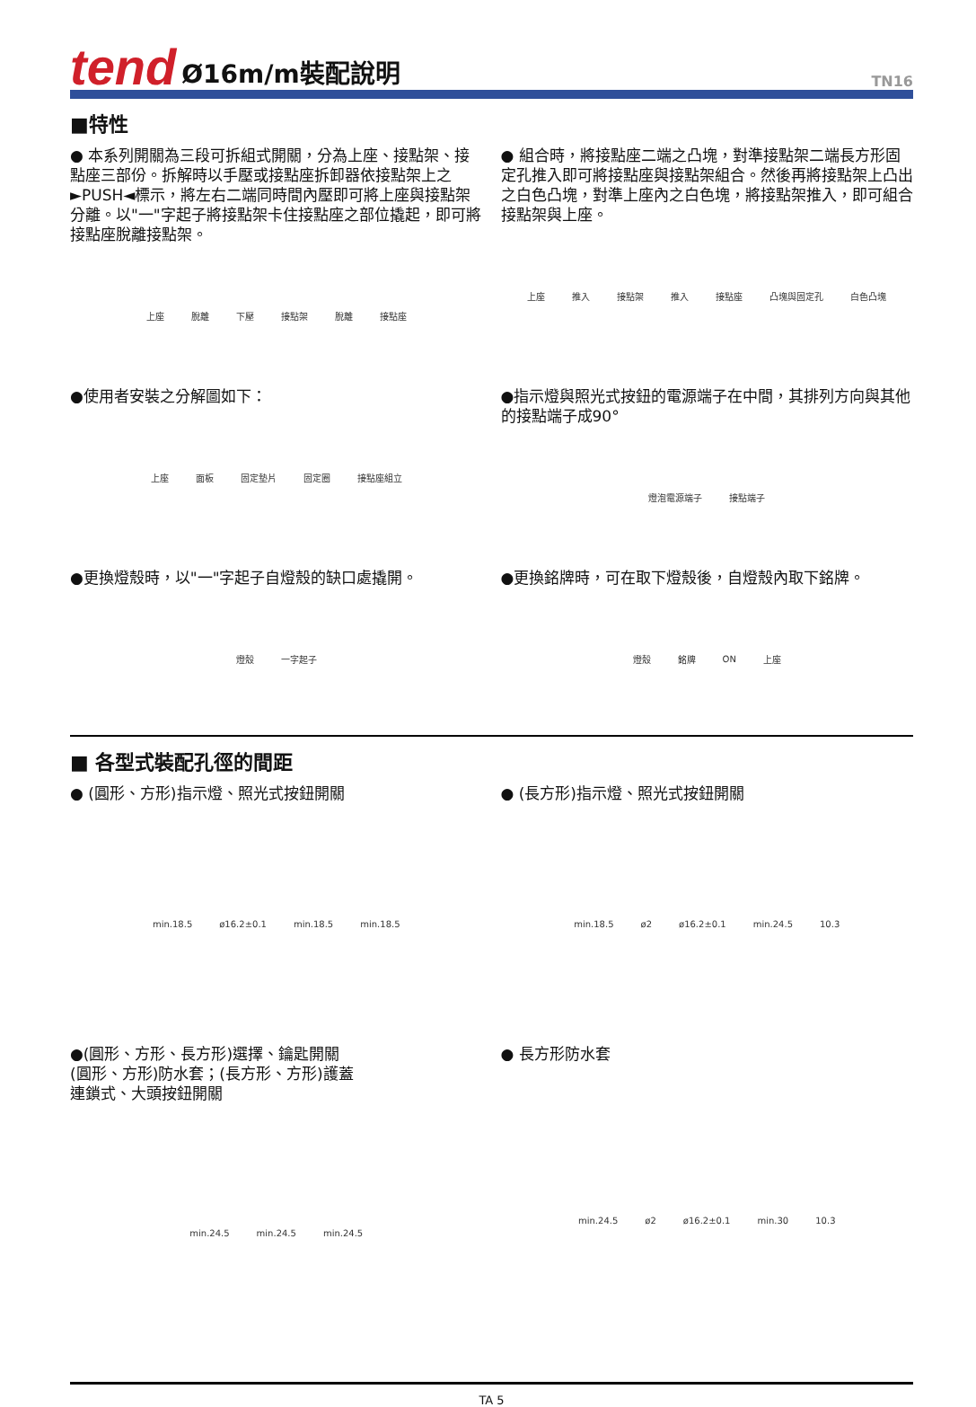tend Ø16m/m裝配說明 TN16
■特性
● 本系列開關為三段可拆組式開關，分為上座、接點架、接點座三部份。拆解時以手壓或接點座拆卸器依接點架上之►PUSH◄標示，將左右二端同時間內壓即可將上座與接點架分離。以"一"字起子將接點架卡住接點座之部位撬起，即可將接點座脫離接點架。
上座 脫離 下壓 接點架 脫離 接點座
● 組合時，將接點座二端之凸塊，對準接點架二端長方形固定孔推入即可將接點座與接點架組合。然後再將接點架上凸出之白色凸塊，對準上座內之白色塊，將接點架推入，即可組合接點架與上座。
上座 推入 接點架 推入 接點座 凸塊與固定孔 白色凸塊
●使用者安裝之分解圖如下：
上座 面板 固定墊片 固定圈 接點座組立
●指示燈與照光式按鈕的電源端子在中間，其排列方向與其他的接點端子成90°
燈泡電源端子 接點端子
●更換燈殼時，以"一"字起子自燈殼的缺口處撬開。
燈殼 一字起子
●更換銘牌時，可在取下燈殼後，自燈殼內取下銘牌。
燈殼 銘牌 ON 上座
■ 各型式裝配孔徑的間距
● (圓形、方形)指示燈、照光式按鈕開關
min.18.5 ø16.2±0.1 min.18.5 min.18.5
● (長方形)指示燈、照光式按鈕開關
min.18.5 ø2 ø16.2±0.1 min.24.5 10.3
●(圓形、方形、長方形)選擇、鑰匙開關
(圓形、方形)防水套；(長方形、方形)護蓋
連鎖式、大頭按鈕開關
min.24.5 min.24.5 min.24.5
● 長方形防水套
min.24.5 ø2 ø16.2±0.1 min.30 10.3
TA 5